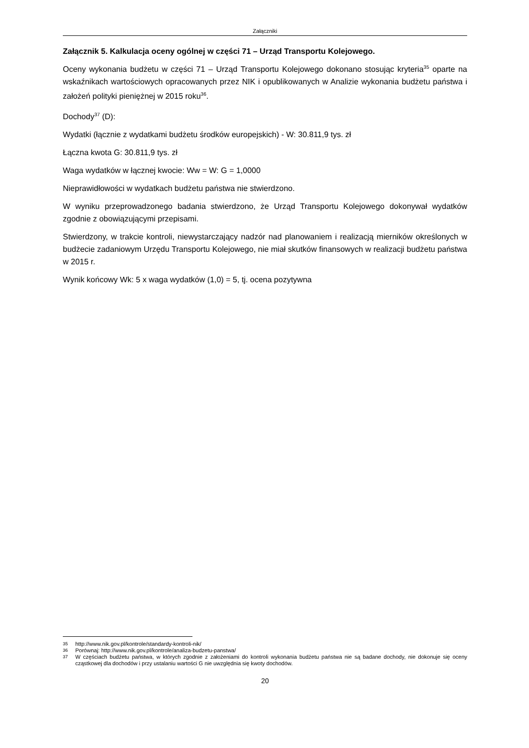Załączniki
Załącznik 5. Kalkulacja oceny ogólnej w części 71 – Urząd Transportu Kolejowego.
Oceny wykonania budżetu w części 71 – Urząd Transportu Kolejowego dokonano stosując kryteria<sup>35</sup> oparte na wskaźnikach wartościowych opracowanych przez NIK i opublikowanych w Analizie wykonania budżetu państwa i założeń polityki pieniężnej w 2015 roku<sup>36</sup>.
Dochody<sup>37</sup> (D):
Wydatki (łącznie z wydatkami budżetu środków europejskich) - W: 30.811,9 tys. zł
Łączna kwota G: 30.811,9 tys. zł
Waga wydatków w łącznej kwocie: Ww = W: G = 1,0000
Nieprawidłowości w wydatkach budżetu państwa nie stwierdzono.
W wyniku przeprowadzonego badania stwierdzono, że Urząd Transportu Kolejowego dokonywał wydatków zgodnie z obowiązującymi przepisami.
Stwierdzony, w trakcie kontroli, niewystarczający nadzór nad planowaniem i realizacją mierników określonych w budżecie zadaniowym Urzędu Transportu Kolejowego, nie miał skutków finansowych w realizacji budżetu państwa w 2015 r.
Wynik końcowy Wk: 5 x waga wydatków (1,0) = 5, tj. ocena pozytywna
35 http://www.nik.gov.pl/kontrole/standardy-kontroli-nik/
36 Porównaj: http://www.nik.gov.pl/kontrole/analiza-budzetu-panstwa/
37 W częściach budżetu państwa, w których zgodnie z założeniami do kontroli wykonania budżetu państwa nie są badane dochody, nie dokonuje się oceny cząstkowej dla dochodów i przy ustalaniu wartości G nie uwzględnia się kwoty dochodów.
20